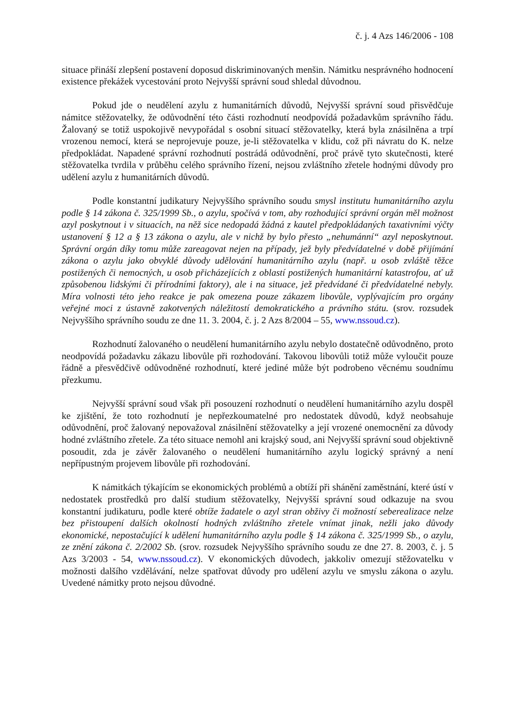č. j. 4 Azs 146/2006 - 108
situace přináší zlepšení postavení doposud diskriminovaných menšin. Námitku nesprávného hodnocení existence překážek vycestování proto Nejvyšší správní soud shledal důvodnou.
Pokud jde o neudělení azylu z humanitárních důvodů, Nejvyšší správní soud přisvědčuje námitce stěžovatelky, že odůvodnění této části rozhodnutí neodpovídá požadavkům správního řádu. Žalovaný se totiž uspokojivě nevypořádal s osobní situací stěžovatelky, která byla znásilněna a trpí vrozenou nemocí, která se neprojevuje pouze, je-li stěžovatelka v klidu, což při návratu do K. nelze předpokládat. Napadené správní rozhodnutí postrádá odůvodnění, proč právě tyto skutečnosti, které stěžovatelka tvrdila v průběhu celého správního řízení, nejsou zvláštního zřetele hodnými důvody pro udělení azylu z humanitárních důvodů.
Podle konstantní judikatury Nejvyššího správního soudu smysl institutu humanitárního azylu podle § 14 zákona č. 325/1999 Sb., o azylu, spočívá v tom, aby rozhodující správní orgán měl možnost azyl poskytnout i v situacích, na něž sice nedopadá žádná z kautel předpokládaných taxativními výčty ustanovení § 12 a § 13 zákona o azylu, ale v nichž by bylo přesto „nehumánní“ azyl neposkytnout. Správní orgán díky tomu může zareagovat nejen na případy, jež byly předvídatelné v době přijímání zákona o azylu jako obvyklé důvody udělování humanitárního azylu (např. u osob zvláště těžce postižených či nemocných, u osob přicházejících z oblastí postižených humanitární katastrofou, ať už způsobenou lidskými či přírodními faktory), ale i na situace, jež předvídané či předvídatelné nebyly. Míra volnosti této jeho reakce je pak omezena pouze zákazem libovůle, vyplývajícím pro orgány veřejné moci z ústavně zakotvených náležitostí demokratického a právního státu. (srov. rozsudek Nejvyššího správního soudu ze dne 11. 3. 2004, č. j. 2 Azs 8/2004 – 55, www.nssoud.cz).
Rozhodnutí žalovaného o neudělení humanitárního azylu nebylo dostatečně odůvodněno, proto neodpovídá požadavku zákazu libovůle při rozhodování. Takovou libovůli totiž může vyloučit pouze řádně a přesvědčivě odůvodněné rozhodnutí, které jediné může být podrobeno věcnému soudnímu přezkumu.
Nejvyšší správní soud však při posouzení rozhodnutí o neudělení humanitárního azylu dospěl ke zjištění, že toto rozhodnutí je nepřezkoumatelné pro nedostatek důvodů, když neobsahuje odůvodnění, proč žalovaný nepovažoval znásilnění stěžovatelky a její vrozené onemocnění za důvody hodné zvláštního zřetele. Za této situace nemohl ani krajský soud, ani Nejvyšší správní soud objektivně posoudit, zda je závěr žalovaného o neudělení humanitárního azylu logický správný a není nepřípustným projevem libovůle při rozhodování.
K námitkách týkajícím se ekonomických problémů a obtíží při shánění zaměstnání, které ústí v nedostatek prostředků pro další studium stěžovatelky, Nejvyšší správní soud odkazuje na svou konstantní judikaturu, podle které obtíže žadatele o azyl stran obživy či možností seberealizace nelze bez přistoupení dalších okolností hodných zvláštního zřetele vnímat jinak, nežli jako důvody ekonomické, nepostačující k udělení humanitárního azylu podle § 14 zákona č. 325/1999 Sb., o azylu, ze znění zákona č. 2/2002 Sb. (srov. rozsudek Nejvyššího správního soudu ze dne 27. 8. 2003, č. j. 5 Azs 3/2003 - 54, www.nssoud.cz). V ekonomických důvodech, jakkoliv omezují stěžovatelku v možnosti dalšího vzdělávání, nelze spatřovat důvody pro udělení azylu ve smyslu zákona o azylu. Uvedené námitky proto nejsou důvodné.